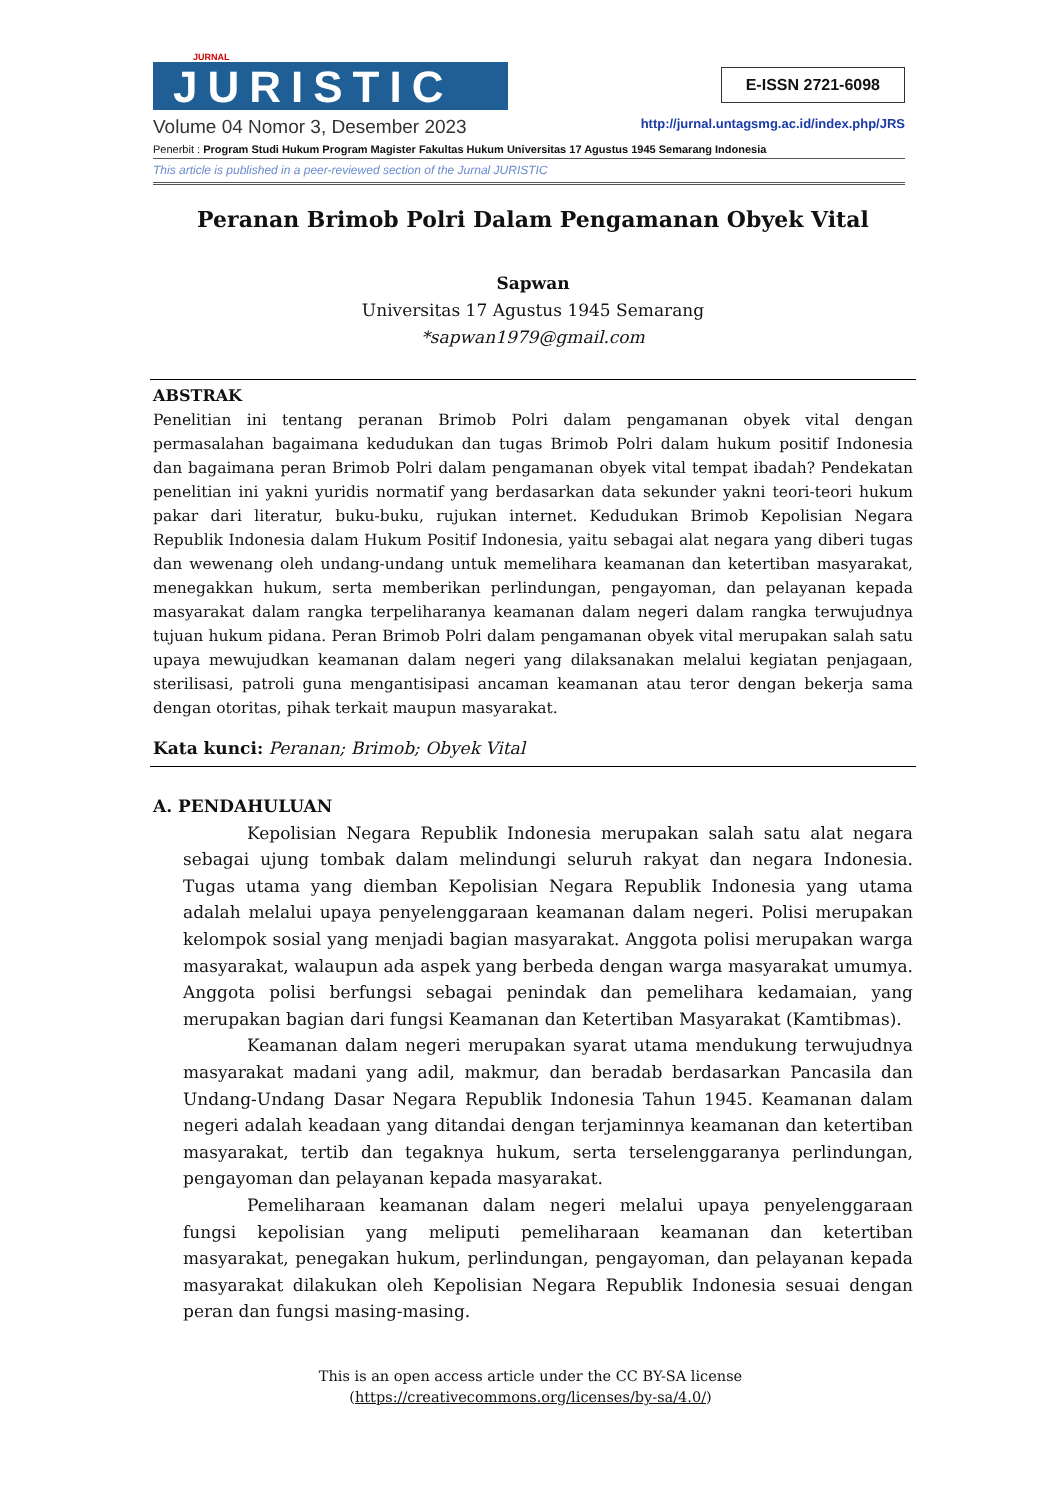JURNAL
JURISTIC
E-ISSN 2721-6098
Volume 04 Nomor 3, Desember 2023 http://jurnal.untagsmg.ac.id/index.php/JRS
Penerbit : Program Studi Hukum Program Magister Fakultas Hukum Universitas 17 Agustus 1945 Semarang Indonesia
This article is published in a peer-reviewed section of the Jurnal JURISTIC
Peranan Brimob Polri Dalam Pengamanan Obyek Vital
Sapwan
Universitas 17 Agustus 1945 Semarang
*sapwan1979@gmail.com
ABSTRAK
Penelitian ini tentang peranan Brimob Polri dalam pengamanan obyek vital dengan permasalahan bagaimana kedudukan dan tugas Brimob Polri dalam hukum positif Indonesia dan bagaimana peran Brimob Polri dalam pengamanan obyek vital tempat ibadah? Pendekatan penelitian ini yakni yuridis normatif yang berdasarkan data sekunder yakni teori-teori hukum pakar dari literatur, buku-buku, rujukan internet. Kedudukan Brimob Kepolisian Negara Republik Indonesia dalam Hukum Positif Indonesia, yaitu sebagai alat negara yang diberi tugas dan wewenang oleh undang-undang untuk memelihara keamanan dan ketertiban masyarakat, menegakkan hukum, serta memberikan perlindungan, pengayoman, dan pelayanan kepada masyarakat dalam rangka terpeliharanya keamanan dalam negeri dalam rangka terwujudnya tujuan hukum pidana. Peran Brimob Polri dalam pengamanan obyek vital merupakan salah satu upaya mewujudkan keamanan dalam negeri yang dilaksanakan melalui kegiatan penjagaan, sterilisasi, patroli guna mengantisipasi ancaman keamanan atau teror dengan bekerja sama dengan otoritas, pihak terkait maupun masyarakat.
Kata kunci: Peranan; Brimob; Obyek Vital
A. PENDAHULUAN
Kepolisian Negara Republik Indonesia merupakan salah satu alat negara sebagai ujung tombak dalam melindungi seluruh rakyat dan negara Indonesia. Tugas utama yang diemban Kepolisian Negara Republik Indonesia yang utama adalah melalui upaya penyelenggaraan keamanan dalam negeri. Polisi merupakan kelompok sosial yang menjadi bagian masyarakat. Anggota polisi merupakan warga masyarakat, walaupun ada aspek yang berbeda dengan warga masyarakat umumya. Anggota polisi berfungsi sebagai penindak dan pemelihara kedamaian, yang merupakan bagian dari fungsi Keamanan dan Ketertiban Masyarakat (Kamtibmas).
Keamanan dalam negeri merupakan syarat utama mendukung terwujudnya masyarakat madani yang adil, makmur, dan beradab berdasarkan Pancasila dan Undang-Undang Dasar Negara Republik Indonesia Tahun 1945. Keamanan dalam negeri adalah keadaan yang ditandai dengan terjaminnya keamanan dan ketertiban masyarakat, tertib dan tegaknya hukum, serta terselenggaranya perlindungan, pengayoman dan pelayanan kepada masyarakat.
Pemeliharaan keamanan dalam negeri melalui upaya penyelenggaraan fungsi kepolisian yang meliputi pemeliharaan keamanan dan ketertiban masyarakat, penegakan hukum, perlindungan, pengayoman, dan pelayanan kepada masyarakat dilakukan oleh Kepolisian Negara Republik Indonesia sesuai dengan peran dan fungsi masing-masing.
This is an open access article under the CC BY-SA license
(https://creativecommons.org/licenses/by-sa/4.0/)